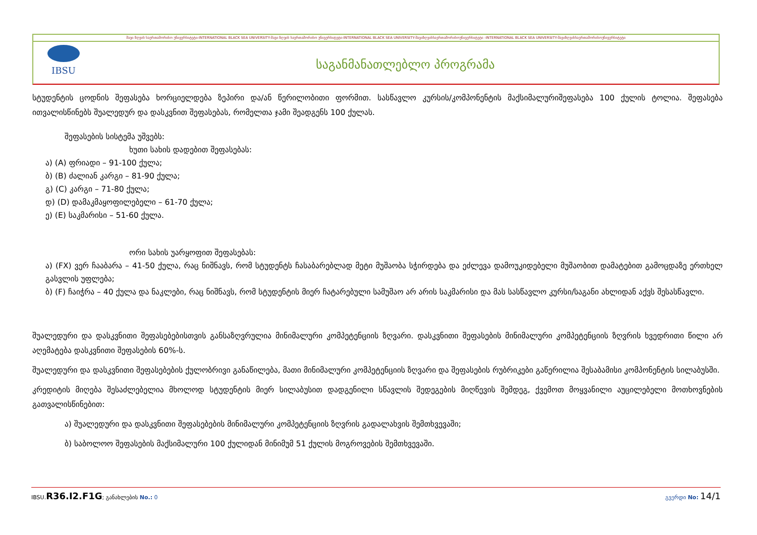შავი ზღვის საერთაშორისო უნივერსიტეტი-INTERNATIONAL BLACK SEA UNIVERSITY-შავი ზღვის საერთაშორისო უნივერსიტეტი-INTERNATIONAL BLACK SEA UNIVERSITY-შავიზღვისსაერთაშორისოუნივერსიტეტი -INTERNATIONAL BLACK SEA UNIVERSITY-შავიზღვისსაერთაშორისოუნივერსიტეტი
IBSU
საგანმანათლებლო პროგრამა
სტუდენტის ცოდნის შეფასება ხორციელდება ზეპირი და/ან წერილობითი ფორმით. სასწავლო კურსის/კომპონენტის მაქსიმალურიშეფასება 100 ქულის ტოლია. შეფასება ითვალისწინებს შუალედურ და დასკვნით შეფასებას, რომელთა ჯამი შეადგენს 100 ქულას.
შეფასების სისტემა უშვებს:
ხუთი სახის დადებით შეფასებას:
ა) (A) ფრიადი – 91-100 ქულა;
ბ) (B) ძალიან კარგი – 81-90 ქულა;
გ) (C) კარგი – 71-80 ქულა;
დ) (D) დამაკმაყოფილებელი – 61-70 ქულა;
ე) (E) საკმარისი – 51-60 ქულა.
ორი სახის უარყოფით შეფასებას:
ა) (FX) ვერ ჩააბარა – 41-50 ქულა, რაც ნიშნავს, რომ სტუდენტს ჩასაბარებლად მეტი მუშაობა სჭირდება და ეძლევა დამოუკიდებელი მუშაობით დამატებით გამოცდაზე ერთხელ გასვლის უფლება;
ბ) (F) ჩაიჭრა – 40 ქულა და ნაკლები, რაც ნიშნავს, რომ სტუდენტის მიერ ჩატარებული სამუშაო არ არის საკმარისი და მას სასწავლო კურსი/საგანი ახლიდან აქვს შესასწავლი.
შუალედური და დასკვნითი შეფასებებისთვის განსაზღვრულია მინიმალური კომპეტენციის ზღვარი. დასკვნითი შეფასების მინიმალური კომპეტენციის ზღვრის ხვედრითი წილი არ აღემატება დასკვნითი შეფასების 60%-ს.
შუალედური და დასკვნითი შეფასებების ქულობრივი განაწილება, მათი მინიმალური კომპეტენციის ზღვარი და შეფასების რუბრიკები გაწერილია შესაბამისი კომპონენტის სილაბუსში.
კრედიტის მიღება შესაძლებელია მხოლოდ სტუდენტის მიერ სილაბუსით დადგენილი სწავლის შედეგების მიღწევის შემდეგ, ქვემოთ მოყვანილი აუცილებელი მოთხოვნების გათვალისწინებით:
ა) შუალედური და დასკვნითი შეფასებების მინიმალური კომპეტენციის ზღვრის გადალახვის შემთხვევაში;
ბ) საბოლოო შეფასების მაქსიმალური 100 ქულიდან მინიმუმ 51 ქულის მოგროვების შემთხვევაში.
IBSU.R36.I2.F1G; განახლების No.: 0 გვერდი No: 14/1